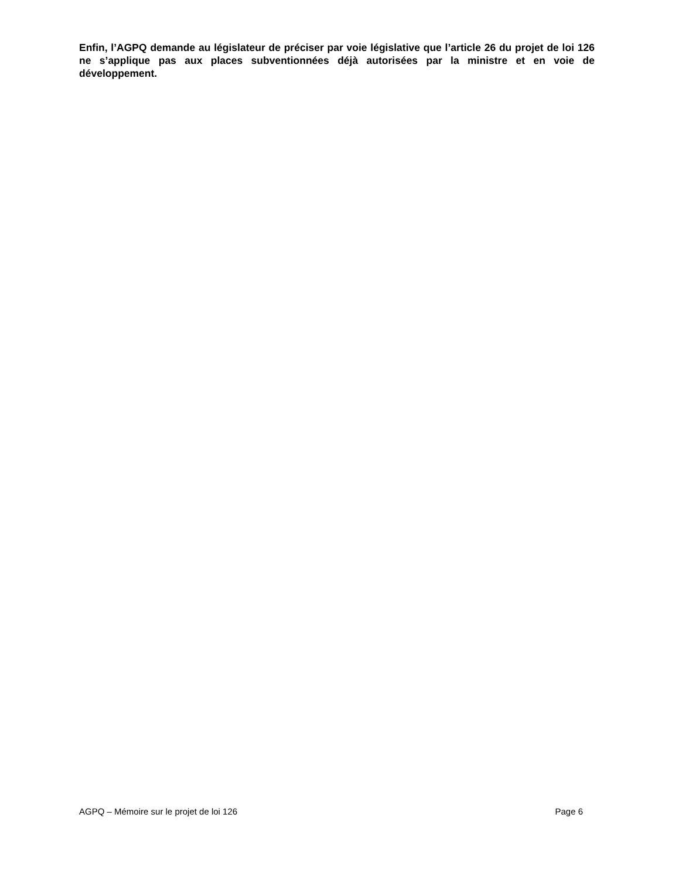Enfin, l’AGPQ demande au législateur de préciser par voie législative que l’article 26 du projet de loi 126 ne s’applique pas aux places subventionnées déjà autorisées par la ministre et en voie de développement.
AGPQ – Mémoire sur le projet de loi 126 Page 6